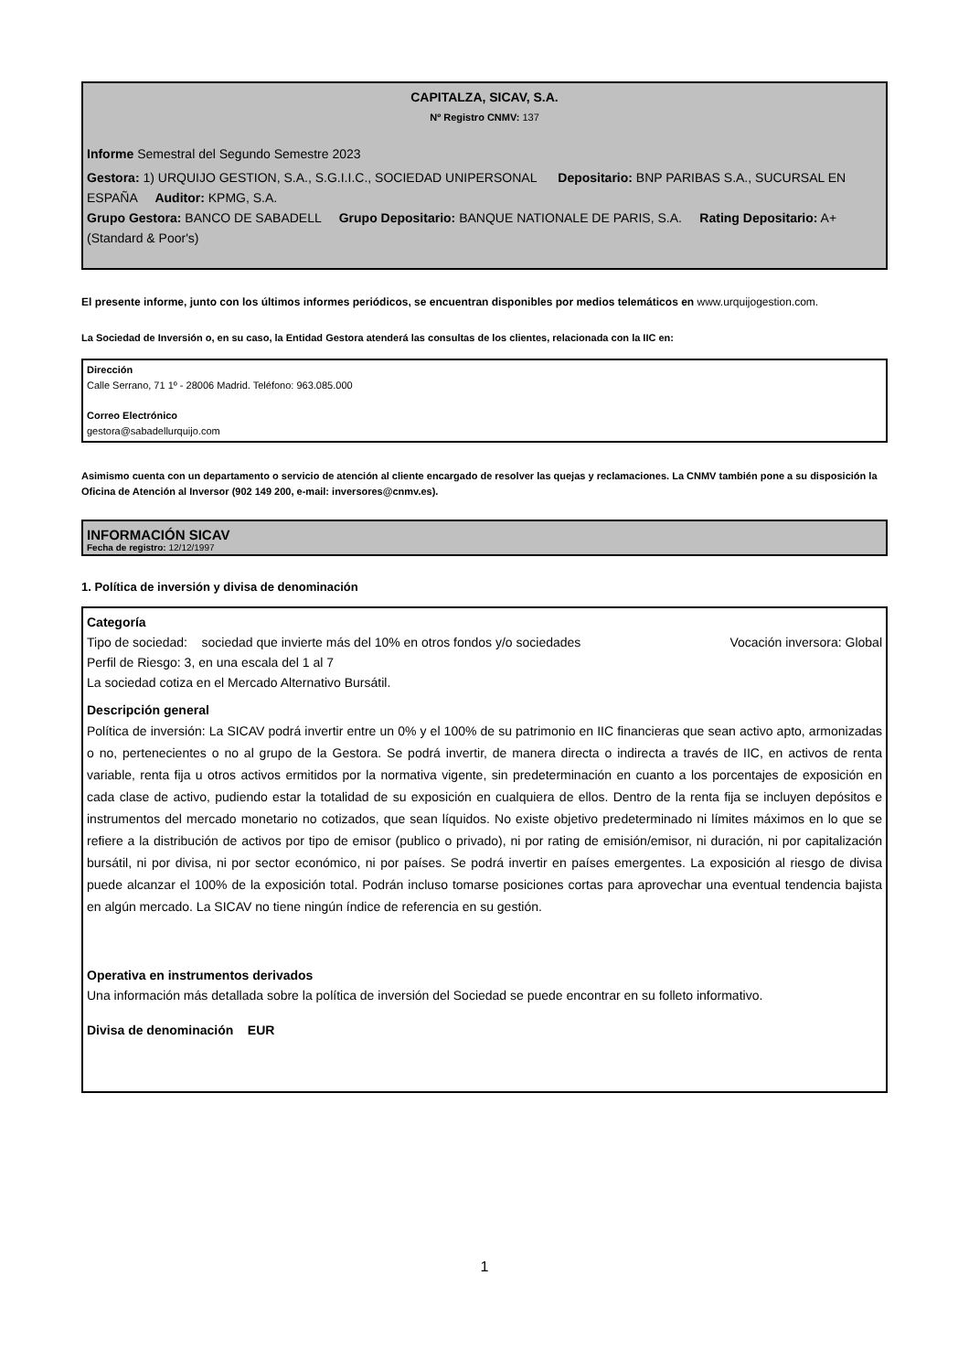CAPITALZA, SICAV, S.A.
Nº Registro CNMV: 137
Informe Semestral del Segundo Semestre 2023
Gestora: 1) URQUIJO GESTION, S.A., S.G.I.I.C., SOCIEDAD UNIPERSONAL Depositario: BNP PARIBAS S.A., SUCURSAL EN ESPAÑA Auditor: KPMG, S.A.
Grupo Gestora: BANCO DE SABADELL Grupo Depositario: BANQUE NATIONALE DE PARIS, S.A. Rating Depositario: A+ (Standard & Poor's)
El presente informe, junto con los últimos informes periódicos, se encuentran disponibles por medios telemáticos en www.urquijogestion.com.
La Sociedad de Inversión o, en su caso, la Entidad Gestora atenderá las consultas de los clientes, relacionada con la IIC en:
Dirección
Calle Serrano, 71 1º - 28006 Madrid. Teléfono: 963.085.000
Correo Electrónico
gestora@sabadellurquijo.com
Asimismo cuenta con un departamento o servicio de atención al cliente encargado de resolver las quejas y reclamaciones. La CNMV también pone a su disposición la Oficina de Atención al Inversor (902 149 200, e-mail: inversores@cnmv.es).
INFORMACIÓN SICAV
Fecha de registro: 12/12/1997
1. Política de inversión y divisa de denominación
Categoría
Tipo de sociedad: sociedad que invierte más del 10% en otros fondos y/o sociedades Vocación inversora: Global
Perfil de Riesgo: 3, en una escala del 1 al 7
La sociedad cotiza en el Mercado Alternativo Bursátil.
Descripción general
Política de inversión: La SICAV podrá invertir entre un 0% y el 100% de su patrimonio en IIC financieras que sean activo apto, armonizadas o no, pertenecientes o no al grupo de la Gestora. Se podrá invertir, de manera directa o indirecta a través de IIC, en activos de renta variable, renta fija u otros activos ermitidos por la normativa vigente, sin predeterminación en cuanto a los porcentajes de exposición en cada clase de activo, pudiendo estar la totalidad de su exposición en cualquiera de ellos. Dentro de la renta fija se incluyen depósitos e instrumentos del mercado monetario no cotizados, que sean líquidos. No existe objetivo predeterminado ni límites máximos en lo que se refiere a la distribución de activos por tipo de emisor (publico o privado), ni por rating de emisión/emisor, ni duración, ni por capitalización bursátil, ni por divisa, ni por sector económico, ni por países. Se podrá invertir en países emergentes. La exposición al riesgo de divisa puede alcanzar el 100% de la exposición total. Podrán incluso tomarse posiciones cortas para aprovechar una eventual tendencia bajista en algún mercado. La SICAV no tiene ningún índice de referencia en su gestión.
Operativa en instrumentos derivados
Una información más detallada sobre la política de inversión del Sociedad se puede encontrar en su folleto informativo.
Divisa de denominación EUR
1